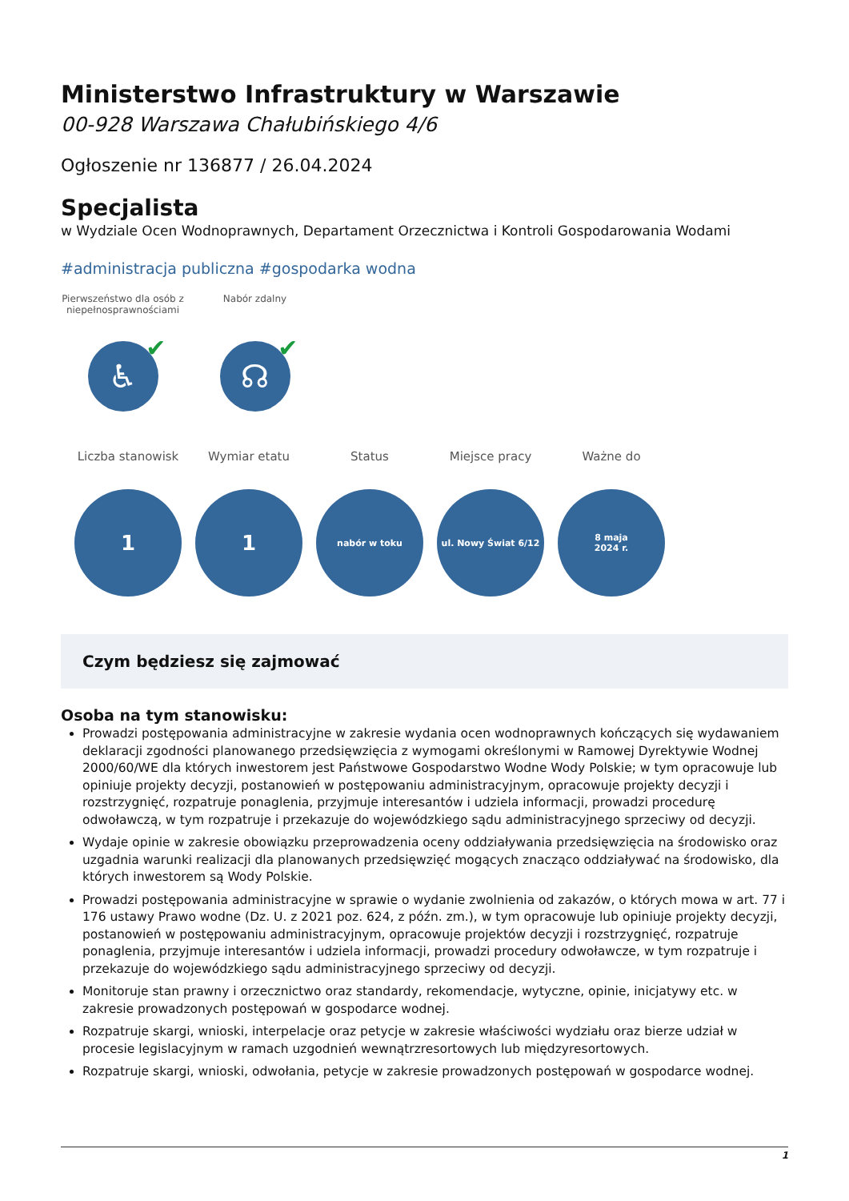Ministerstwo Infrastruktury w Warszawie
00-928 Warszawa Chałubińskiego 4/6
Ogłoszenie nr 136877 / 26.04.2024
Specjalista
w Wydziale Ocen Wodnoprawnych, Departament Orzecznictwa i Kontroli Gospodarowania Wodami
#administracja publiczna #gospodarka wodna
Pierwszeństwo dla osób z niepełnosprawnościami
♿ ✔
Nabór zdalny
☊ ✔
Liczba stanowisk
1
Wymiar etatu
1
Status
nabór w toku
Miejsce pracy
ul. Nowy Świat 6/12
Ważne do
8 maja
2024 r.
Czym będziesz się zajmować
Osoba na tym stanowisku:
Prowadzi postępowania administracyjne w zakresie wydania ocen wodnoprawnych kończących się wydawaniem deklaracji zgodności planowanego przedsięwzięcia z wymogami określonymi w Ramowej Dyrektywie Wodnej 2000/60/WE dla których inwestorem jest Państwowe Gospodarstwo Wodne Wody Polskie; w tym opracowuje lub opiniuje projekty decyzji, postanowień w postępowaniu administracyjnym, opracowuje projekty decyzji i rozstrzygnięć, rozpatruje ponaglenia, przyjmuje interesantów i udziela informacji, prowadzi procedurę odwoławczą, w tym rozpatruje i przekazuje do wojewódzkiego sądu administracyjnego sprzeciwy od decyzji.
Wydaje opinie w zakresie obowiązku przeprowadzenia oceny oddziaływania przedsięwzięcia na środowisko oraz uzgadnia warunki realizacji dla planowanych przedsięwzięć mogących znacząco oddziaływać na środowisko, dla których inwestorem są Wody Polskie.
Prowadzi postępowania administracyjne w sprawie o wydanie zwolnienia od zakazów, o których mowa w art. 77 i 176 ustawy Prawo wodne (Dz. U. z 2021 poz. 624, z późn. zm.), w tym opracowuje lub opiniuje projekty decyzji, postanowień w postępowaniu administracyjnym, opracowuje projektów decyzji i rozstrzygnięć, rozpatruje ponaglenia, przyjmuje interesantów i udziela informacji, prowadzi procedury odwoławcze, w tym rozpatruje i przekazuje do wojewódzkiego sądu administracyjnego sprzeciwy od decyzji.
Monitoruje stan prawny i orzecznictwo oraz standardy, rekomendacje, wytyczne, opinie, inicjatywy etc. w zakresie prowadzonych postępowań w gospodarce wodnej.
Rozpatruje skargi, wnioski, interpelacje oraz petycje w zakresie właściwości wydziału oraz bierze udział w procesie legislacyjnym w ramach uzgodnień wewnątrzresortowych lub międzyresortowych.
Rozpatruje skargi, wnioski, odwołania, petycje w zakresie prowadzonych postępowań w gospodarce wodnej.
1